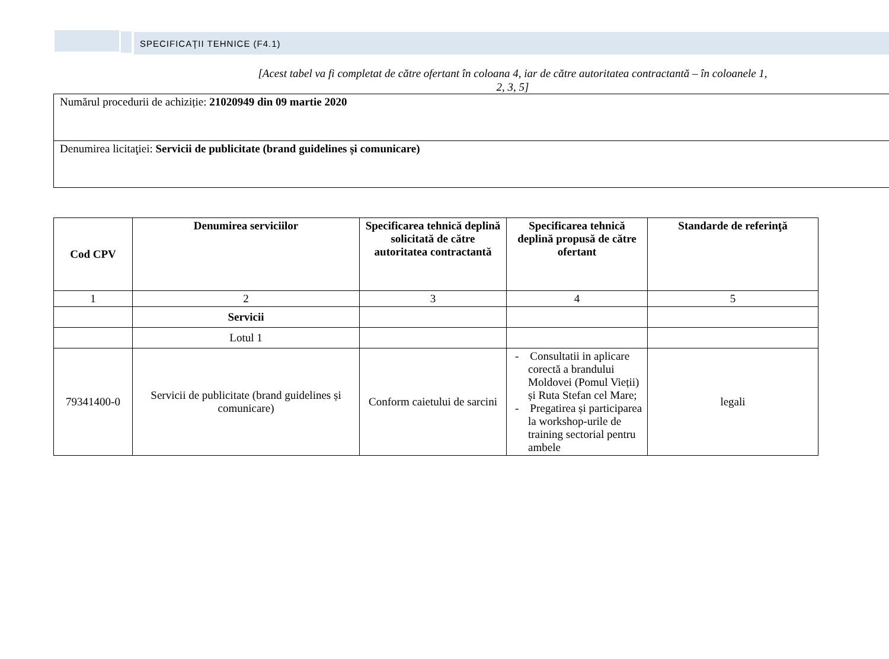SPECIFICAŢII TEHNICE (F4.1)
[Acest tabel va fi completat de către ofertant în coloana 4, iar de către autoritatea contractantă – în coloanele 1, 2, 3, 5]
Numărul procedurii de achiziție: 21020949 din 09 martie 2020
Denumirea licitaţiei: Servicii de publicitate (brand guidelines și comunicare)
| Cod CPV | Denumirea serviciilor | Specificarea tehnică deplină solicitată de către autoritatea contractantă | Specificarea tehnică deplină propusă de către ofertant | Standarde de referinţă |
| --- | --- | --- | --- | --- |
| 1 | 2 | 3 | 4 | 5 |
| | Servicii | | | |
| | Lotul 1 | | | |
| 79341400-0 | Servicii de publicitate (brand guidelines și comunicare) | Conform caietului de sarcini | - Consultatii in aplicare corectă a brandului Moldovei (Pomul Vieții) și Ruta Stefan cel Mare; - Pregatirea și participarea la workshop-urile de training sectorial pentru ambele | legali |